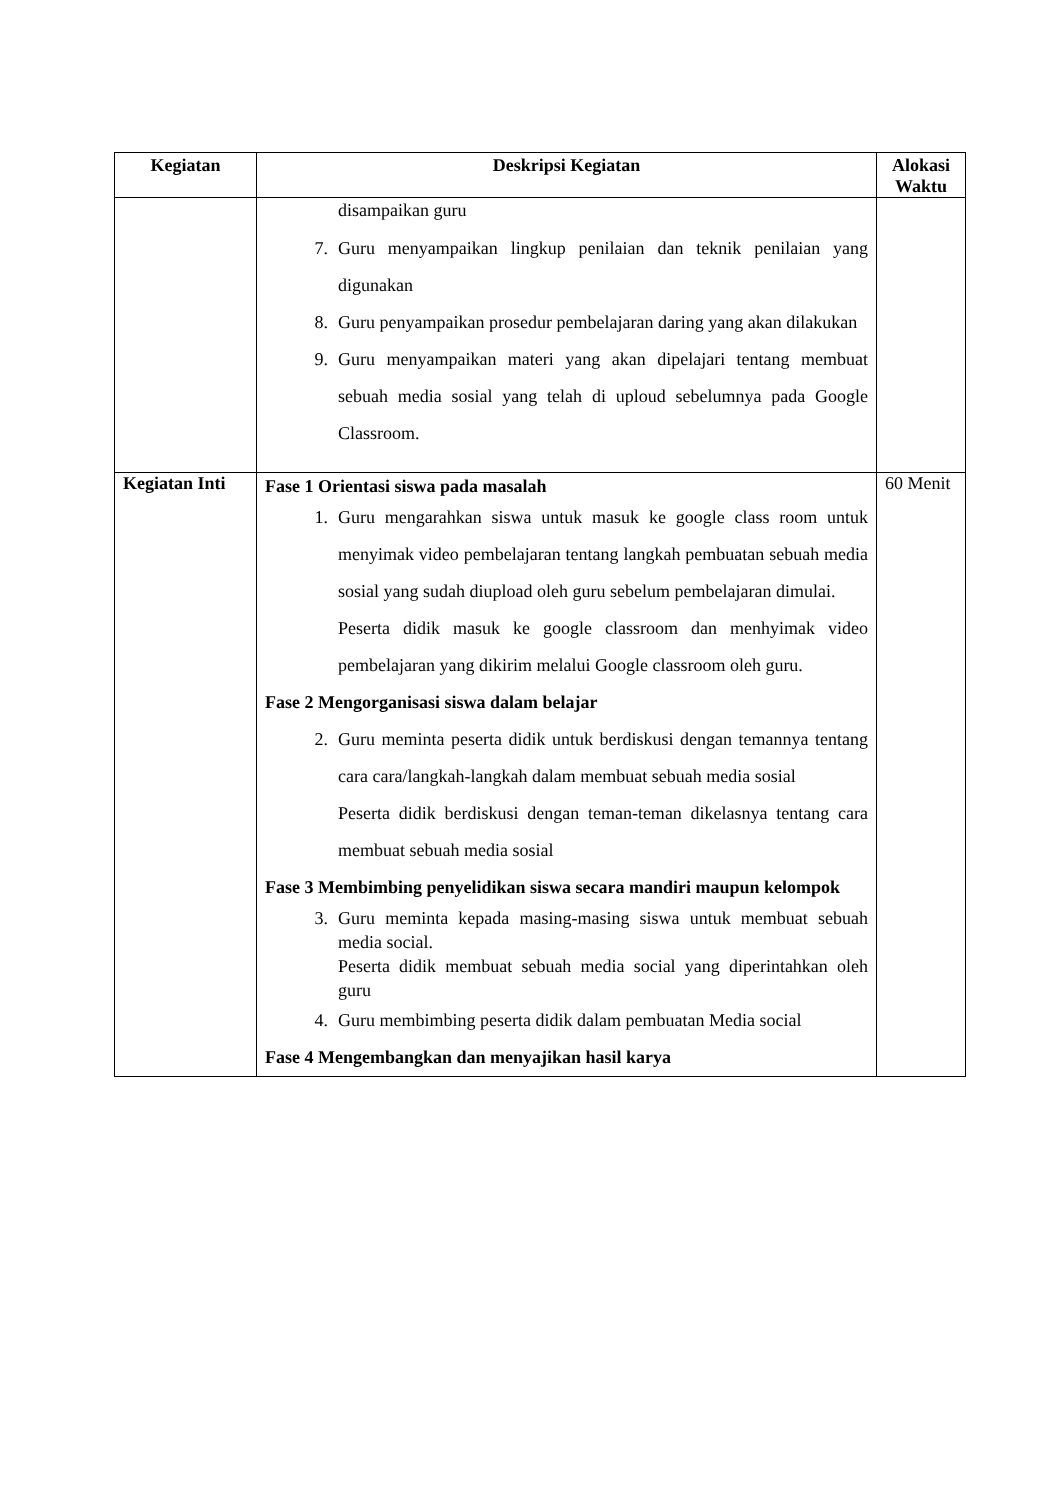| Kegiatan | Deskripsi Kegiatan | Alokasi Waktu |
| --- | --- | --- |
| | disampaikan guru 7. Guru menyampaikan lingkup penilaian dan teknik penilaian yang digunakan 8. Guru penyampaikan prosedur pembelajaran daring yang akan dilakukan 9. Guru menyampaikan materi yang akan dipelajari tentang membuat sebuah media sosial yang telah di uploud sebelumnya pada Google Classroom. | |
| Kegiatan Inti | Fase 1 Orientasi siswa pada masalah 1. Guru mengarahkan siswa untuk masuk ke google class room untuk menyimak video pembelajaran tentang langkah pembuatan sebuah media sosial yang sudah diupload oleh guru sebelum pembelajaran dimulai. Peserta didik masuk ke google classroom dan menhyimak video pembelajaran yang dikirim melalui Google classroom oleh guru. Fase 2 Mengorganisasi siswa dalam belajar 2. Guru meminta peserta didik untuk berdiskusi dengan temannya tentang cara cara/langkah-langkah dalam membuat sebuah media sosial Peserta didik berdiskusi dengan teman-teman dikelasnya tentang cara membuat sebuah media sosial Fase 3 Membimbing penyelidikan siswa secara mandiri maupun kelompok 3. Guru meminta kepada masing-masing siswa untuk membuat sebuah media social. Peserta didik membuat sebuah media social yang diperintahkan oleh guru 4. Guru membimbing peserta didik dalam pembuatan Media social Fase 4 Mengembangkan dan menyajikan hasil karya | 60 Menit |